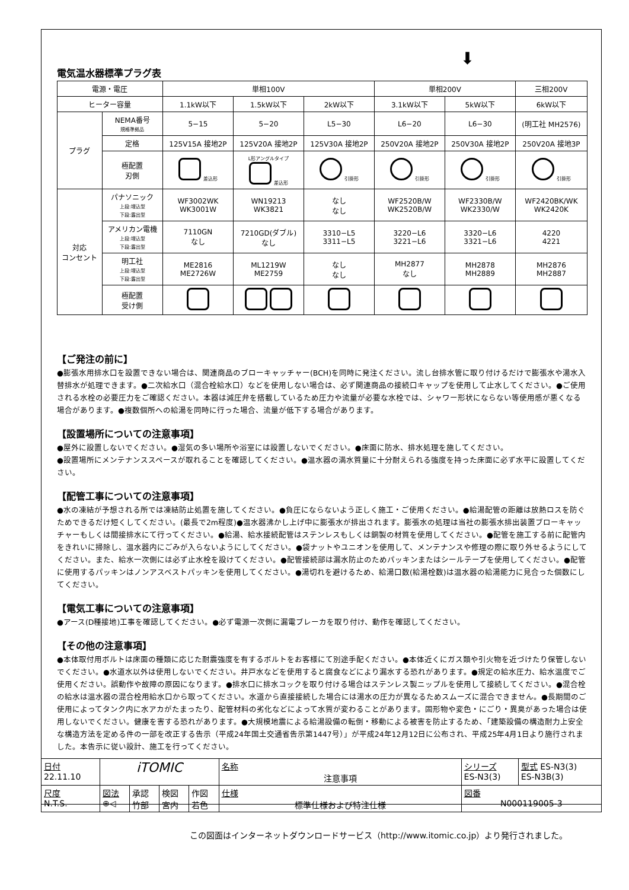⬇
電気温水器標準プラグ表
| 電源・電圧 | | 単相100V | | | 単相200V | | 三相200V |
| ヒーター容量 | | 1.1kW以下 | 1.5kW以下 | 2kW以下 | 3.1kW以下 | 5kW以下 | 6kW以下 |
| プラグ | NEMA番号 規格準拠品 | 5−15 | 5−20 | L5−30 | L6−20 | L6−30 | (明工社 MH2576) |
| | 定格 | 125V15A 接地2P | 125V20A 接地2P | 125V30A 接地2P | 250V20A 接地2P | 250V30A 接地2P | 250V20A 接地3P |
| | 極配置 刃側 | 差込形 | L形アングルタイプ 差込形 | 引掛形 | 引掛形 | 引掛形 | 引掛形 |
| 対応 コンセント | パナソニック 上段:埋込型 下段:露出型 | WF3002WK WK3001W | WN19213 WK3821 | なし なし | WF2520B/W WK2520B/W | WF2330B/W WK2330/W | WF2420BK/WK WK2420K |
| | アメリカン電機 上段:埋込型 下段:露出型 | 7110GN なし | 7210GD(ダブル) なし | 3310−L5 3311−L5 | 3220−L6 3221−L6 | 3320−L6 3321−L6 | 4220 4221 |
| | 明工社 上段:埋込型 下段:露出型 | ME2816 ME2726W | ML1219W ME2759 | なし なし | MH2877 なし | MH2878 MH2889 | MH2876 MH2887 |
| | 極配置 受け側 | | | | | | |
【ご発注の前に】
●膨張水用排水口を設置できない場合は、関連商品のブローキャッチャー(BCH)を同時に発注ください。流し台排水管に取り付けるだけで膨張水や湯水入替排水が処理できます。●二次給水口（混合栓給水口）などを使用しない場合は、必ず関連商品の接続口キャップを使用して止水してください。●ご使用される水栓の必要圧力をご確認ください。本器は減圧弁を搭載しているため圧力や流量が必要な水栓では、シャワー形状にならない等使用感が悪くなる場合があります。●複数個所への給湯を同時に行った場合、流量が低下する場合があります。
【設置場所についての注意事項】
●屋外に設置しないでください。●湿気の多い場所や浴室には設置しないでください。●床面に防水、排水処理を施してください。
●設置場所にメンテナンススペースが取れることを確認してください。●温水器の満水質量に十分耐えられる強度を持った床面に必ず水平に設置してください。
【配管工事についての注意事項】
●水の凍結が予想される所では凍結防止処置を施してください。●負圧にならないよう正しく施工・ご使用ください。●給湯配管の距離は放熱ロスを防ぐためできるだけ短くしてください。(最長で2m程度)●温水器沸かし上げ中に膨張水が排出されます。膨張水の処理は当社の膨張水排出装置ブローキャッチャーもしくは間接排水にて行ってください。●給湯、給水接続配管はステンレスもしくは銅製の材質を使用してください。●配管を施工する前に配管内をきれいに掃除し、温水器内にごみが入らないようにしてください。●袋ナットやユニオンを使用して、メンテナンスや修理の際に取り外せるようにしてください。また、給水一次側には必ず止水栓を設けてください。●配管接続部は漏水防止のためパッキンまたはシールテープを使用してください。●配管に使用するパッキンはノンアスベストパッキンを使用してください。●湯切れを避けるため、給湯口数(給湯栓数)は温水器の給湯能力に見合った個数にしてください。
【電気工事についての注意事項】
●アース(D種接地)工事を確認してください。●必ず電源一次側に漏電ブレーカを取り付け、動作を確認してください。
【その他の注意事項】
●本体取付用ボルトは床面の種類に応じた耐震強度を有するボルトをお客様にて別途手配ください。●本体近くにガス類や引火物を近づけたり保管しないでください。●水道水以外は使用しないでください。井戸水などを使用すると腐食などにより漏水する恐れがあります。●規定の給水圧力、給水温度でご使用ください。誤動作や故障の原因になります。●排水口に排水コックを取り付ける場合はステンレス製ニップルを使用して接続してください。●混合栓の給水は温水器の混合栓用給水口から取ってください。水道から直接接続した場合には湯水の圧力が異なるためスムーズに混合できません。●長期間のご使用によってタンク内に水アカがたまったり、配管材料の劣化などによって水質が変わることがあります。固形物や変色・にごり・異臭があった場合は使用しないでください。健康を害する恐れがあります。●大規模地震による給湯設備の転倒・移動による被害を防止するため、「建築設備の構造耐力上安全な構造方法を定める件の一部を改正する告示（平成24年国土交通省告示第1447号）」が平成24年12月12日に公布され、平成25年4月1日より施行されました。本告示に従い設計、施工を行ってください。
| 日付 22.11.10 | iTOMIC | | | | 名称 注意事項 | シリーズ ES-N3(3) | 型式 ES-N3(3) ES-N3B(3) |
| 尺度 N.T.S. | 図法 ⊕◁ | 承認 竹部 | 検図 宮内 | 作図 若色 | 仕様 標準仕様および特注仕様 | 図番 N000119005-3 | |
この図面はインターネットダウンロードサービス（http://www.itomic.co.jp）より発行されました。